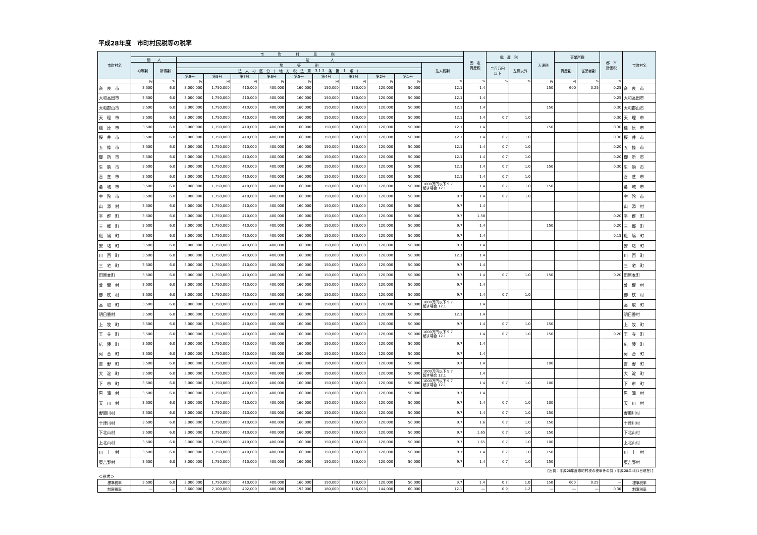平成28年度　市町村民税等の税率
| 市町村名 | 市 町 村 民 税 | | | | | | | | | | | | 固 定 資産税 | 鉱 産 税 | | 入湯税 | 事業所税 | | 都 市 計画税 | 市町村名 |
| --- | --- | --- | --- | --- | --- | --- | --- | --- | --- | --- | --- | --- | --- | --- | --- | --- | --- | --- | --- | --- |
| | 個 人 | | 法 人 | | | | | | | | | | | | | | | | | |
| | 均等割 | 所得割 | 均 等 割 | | | | | | | | | 法人税割 | | 二百万円 以下 | 左欄以外 | | 資産割 | 従業者割 | | |
| | | | 法 人 の 区 分 （ 地 方 税 法 第 ３１２ 条 第 １ 項 ） | | | | | | | | | | | | | | | | | |
| | | | 第9号 | 第8号 | 第7号 | 第6号 | 第5号 | 第4号 | 第3号 | 第2号 | 第1号 | | | | | | | | | |
| | 円 | % | 円 | 円 | 円 | 円 | 円 | 円 | 円 | 円 | 円 | % | % | % | % | 円 | 円 | % | % | |
| 奈 良 市 | 3,500 | 6.0 | 3,000,000 | 1,750,000 | 410,000 | 400,000 | 160,000 | 150,000 | 130,000 | 120,000 | 50,000 | 12.1 | 1.4 | | | 150 | 600 | 0.25 | 0.25 | 奈 良 市 |
| 大和高田市 | 3,500 | 6.0 | 3,000,000 | 1,750,000 | 410,000 | 400,000 | 160,000 | 150,000 | 130,000 | 120,000 | 50,000 | 12.1 | 1.4 | | | | | | 0.25 | 大和高田市 |
| 大和郡山市 | 3,500 | 6.0 | 3,000,000 | 1,750,000 | 410,000 | 400,000 | 160,000 | 150,000 | 130,000 | 120,000 | 50,000 | 12.1 | 1.4 | | | 150 | | | 0.30 | 大和郡山市 |
| 天 理 市 | 3,500 | 6.0 | 3,000,000 | 1,750,000 | 410,000 | 400,000 | 160,000 | 150,000 | 130,000 | 120,000 | 50,000 | 12.1 | 1.4 | 0.7 | 1.0 | | | | 0.30 | 天 理 市 |
| 橿 原 市 | 3,500 | 6.0 | 3,000,000 | 1,750,000 | 410,000 | 400,000 | 160,000 | 150,000 | 130,000 | 120,000 | 50,000 | 12.1 | 1.4 | | | 150 | | | 0.30 | 橿 原 市 |
| 桜 井 市 | 3,500 | 6.0 | 3,000,000 | 1,750,000 | 410,000 | 400,000 | 160,000 | 150,000 | 130,000 | 120,000 | 50,000 | 12.1 | 1.4 | 0.7 | 1.0 | | | | 0.30 | 桜 井 市 |
| 五 條 市 | 3,500 | 6.0 | 3,000,000 | 1,750,000 | 410,000 | 400,000 | 160,000 | 150,000 | 130,000 | 120,000 | 50,000 | 12.1 | 1.4 | 0.7 | 1.0 | | | | 0.20 | 五 條 市 |
| 御 所 市 | 3,500 | 6.0 | 3,000,000 | 1,750,000 | 410,000 | 400,000 | 160,000 | 150,000 | 130,000 | 120,000 | 50,000 | 12.1 | 1.4 | 0.7 | 1.0 | | | | 0.20 | 御 所 市 |
| 生 駒 市 | 3,500 | 6.0 | 3,000,000 | 1,750,000 | 410,000 | 400,000 | 160,000 | 150,000 | 130,000 | 120,000 | 50,000 | 12.1 | 1.4 | 0.7 | 1.0 | 150 | | | 0.30 | 生 駒 市 |
| 香 芝 市 | 3,500 | 6.0 | 3,000,000 | 1,750,000 | 410,000 | 400,000 | 160,000 | 150,000 | 130,000 | 120,000 | 50,000 | 12.1 | 1.4 | 0.7 | 1.0 | | | | | 香 芝 市 |
| 葛 城 市 | 3,500 | 6.0 | 3,000,000 | 1,750,000 | 410,000 | 400,000 | 160,000 | 150,000 | 130,000 | 120,000 | 50,000 | 1000万円以下 9.7 超す場合 12.1 | 1.4 | 0.7 | 1.0 | 150 | | | | 葛 城 市 |
| 宇 陀 市 | 3,500 | 6.0 | 3,000,000 | 1,750,000 | 410,000 | 400,000 | 160,000 | 150,000 | 130,000 | 120,000 | 50,000 | 9.7 | 1.4 | 0.7 | 1.0 | | | | | 宇 陀 市 |
| 山 添 村 | 3,500 | 6.0 | 3,000,000 | 1,750,000 | 410,000 | 400,000 | 160,000 | 150,000 | 130,000 | 120,000 | 50,000 | 9.7 | 1.4 | | | | | | | 山 添 村 |
| 平 群 町 | 3,500 | 6.0 | 3,000,000 | 1,750,000 | 410,000 | 400,000 | 160,000 | 150,000 | 130,000 | 120,000 | 50,000 | 9.7 | 1.58 | | | | | | 0.20 | 平 群 町 |
| 三 郷 町 | 3,500 | 6.0 | 3,000,000 | 1,750,000 | 410,000 | 400,000 | 160,000 | 150,000 | 130,000 | 120,000 | 50,000 | 9.7 | 1.4 | | | 150 | | | 0.20 | 三 郷 町 |
| 斑 鳩 町 | 3,500 | 6.0 | 3,000,000 | 1,750,000 | 410,000 | 400,000 | 160,000 | 150,000 | 130,000 | 120,000 | 50,000 | 9.7 | 1.4 | | | | | | 0.15 | 斑 鳩 町 |
| 安 堵 町 | 3,500 | 6.0 | 3,000,000 | 1,750,000 | 410,000 | 400,000 | 160,000 | 150,000 | 130,000 | 120,000 | 50,000 | 9.7 | 1.4 | | | | | | | 安 堵 町 |
| 川 西 町 | 3,500 | 6.0 | 3,000,000 | 1,750,000 | 410,000 | 400,000 | 160,000 | 150,000 | 130,000 | 120,000 | 50,000 | 12.1 | 1.4 | | | | | | | 川 西 町 |
| 三 宅 町 | 3,500 | 6.0 | 3,000,000 | 1,750,000 | 410,000 | 400,000 | 160,000 | 150,000 | 130,000 | 120,000 | 50,000 | 9.7 | 1.4 | | | | | | | 三 宅 町 |
| 田原本町 | 3,500 | 6.0 | 3,000,000 | 1,750,000 | 410,000 | 400,000 | 160,000 | 150,000 | 130,000 | 120,000 | 50,000 | 9.7 | 1.4 | 0.7 | 1.0 | 150 | | | 0.20 | 田原本町 |
| 曽 爾 村 | 3,500 | 6.0 | 3,000,000 | 1,750,000 | 410,000 | 400,000 | 160,000 | 150,000 | 130,000 | 120,000 | 50,000 | 9.7 | 1.4 | | | | | | | 曽 爾 村 |
| 御 杖 村 | 3,500 | 6.0 | 3,000,000 | 1,750,000 | 410,000 | 400,000 | 160,000 | 150,000 | 130,000 | 120,000 | 50,000 | 9.7 | 1.4 | 0.7 | 1.0 | | | | | 御 杖 村 |
| 高 取 町 | 3,500 | 6.0 | 3,000,000 | 1,750,000 | 410,000 | 400,000 | 160,000 | 150,000 | 130,000 | 120,000 | 50,000 | 1000万円以下 9.7 超す場合 12.1 | 1.4 | | | | | | | 高 取 町 |
| 明日香村 | 3,500 | 6.0 | 3,000,000 | 1,750,000 | 410,000 | 400,000 | 160,000 | 150,000 | 130,000 | 120,000 | 50,000 | 12.1 | 1.4 | | | | | | | 明日香村 |
| 上 牧 町 | 3,500 | 6.0 | 3,000,000 | 1,750,000 | 410,000 | 400,000 | 160,000 | 150,000 | 130,000 | 120,000 | 50,000 | 9.7 | 1.4 | 0.7 | 1.0 | 150 | | | | 上 牧 町 |
| 王 寺 町 | 3,500 | 6.0 | 3,000,000 | 1,750,000 | 410,000 | 400,000 | 160,000 | 150,000 | 130,000 | 120,000 | 50,000 | 1000万円以下 9.7 超す場合 12.1 | 1.4 | 0.7 | 1.0 | 150 | | | 0.20 | 王 寺 町 |
| 広 陵 町 | 3,500 | 6.0 | 3,000,000 | 1,750,000 | 410,000 | 400,000 | 160,000 | 150,000 | 130,000 | 120,000 | 50,000 | 9.7 | 1.4 | | | | | | | 広 陵 町 |
| 河 合 町 | 3,500 | 6.0 | 3,000,000 | 1,750,000 | 410,000 | 400,000 | 160,000 | 150,000 | 130,000 | 120,000 | 50,000 | 9.7 | 1.4 | | | | | | | 河 合 町 |
| 吉 野 町 | 3,500 | 6.0 | 3,000,000 | 1,750,000 | 410,000 | 400,000 | 160,000 | 150,000 | 130,000 | 120,000 | 50,000 | 9.7 | 1.4 | | | 100 | | | | 吉 野 町 |
| 大 淀 町 | 3,500 | 6.0 | 3,000,000 | 1,750,000 | 410,000 | 400,000 | 160,000 | 150,000 | 130,000 | 120,000 | 50,000 | 1000万円以下 9.7 超す場合 12.1 | 1.4 | | | | | | | 大 淀 町 |
| 下 市 町 | 3,500 | 6.0 | 3,000,000 | 1,750,000 | 410,000 | 400,000 | 160,000 | 150,000 | 130,000 | 120,000 | 50,000 | 1000万円以下 9.7 超す場合 12.1 | 1.4 | 0.7 | 1.0 | 100 | | | | 下 市 町 |
| 黒 滝 村 | 3,500 | 6.0 | 3,000,000 | 1,750,000 | 410,000 | 400,000 | 160,000 | 150,000 | 130,000 | 120,000 | 50,000 | 9.7 | 1.4 | | | | | | | 黒 滝 村 |
| 天 川 村 | 3,500 | 6.0 | 3,000,000 | 1,750,000 | 410,000 | 400,000 | 160,000 | 150,000 | 130,000 | 120,000 | 50,000 | 9.7 | 1.4 | 0.7 | 1.0 | 100 | | | | 天 川 村 |
| 野迫川村 | 3,500 | 6.0 | 3,000,000 | 1,750,000 | 410,000 | 400,000 | 160,000 | 150,000 | 130,000 | 120,000 | 50,000 | 9.7 | 1.4 | 0.7 | 1.0 | 150 | | | | 野迫川村 |
| 十津川村 | 3,500 | 6.0 | 3,000,000 | 1,750,000 | 410,000 | 400,000 | 160,000 | 150,000 | 130,000 | 120,000 | 50,000 | 9.7 | 1.6 | 0.7 | 1.0 | 150 | | | | 十津川村 |
| 下北山村 | 3,500 | 6.0 | 3,000,000 | 1,750,000 | 410,000 | 400,000 | 160,000 | 150,000 | 130,000 | 120,000 | 50,000 | 9.7 | 1.65 | 0.7 | 1.0 | 150 | | | | 下北山村 |
| 上北山村 | 3,500 | 6.0 | 3,000,000 | 1,750,000 | 410,000 | 400,000 | 160,000 | 150,000 | 130,000 | 120,000 | 50,000 | 9.7 | 1.65 | 0.7 | 1.0 | 100 | | | | 上北山村 |
| 川 上 村 | 3,500 | 6.0 | 3,000,000 | 1,750,000 | 410,000 | 400,000 | 160,000 | 150,000 | 130,000 | 120,000 | 50,000 | 9.7 | 1.4 | 0.7 | 1.0 | 150 | | | | 川 上 村 |
| 東吉野村 | 3,500 | 6.0 | 3,000,000 | 1,750,000 | 410,000 | 400,000 | 160,000 | 150,000 | 130,000 | 120,000 | 50,000 | 9.7 | 1.4 | 0.7 | 1.0 | 150 | | | | 東吉野村 |
【出典：平成28年度市町村税の税率等の調（平成28年4月1日現在）】
＜参考＞
| 標準税率 | 3,500 | 6.0 | 3,000,000 | 1,750,000 | 410,000 | 400,000 | 160,000 | 150,000 | 130,000 | 120,000 | 50,000 | 9.7 | 1.4 | 0.7 | 1.0 | 150 | 600 | 0.25 | ― | 標準税率 |
| 制限税率 | ― | ― | 3,600,000 | 2,100,000 | 492,000 | 480,000 | 192,000 | 180,000 | 156,000 | 144,000 | 60,000 | 12.1 | ― | 0.9 | 1.2 | ― | ― | ― | 0.30 | 制限税率 |